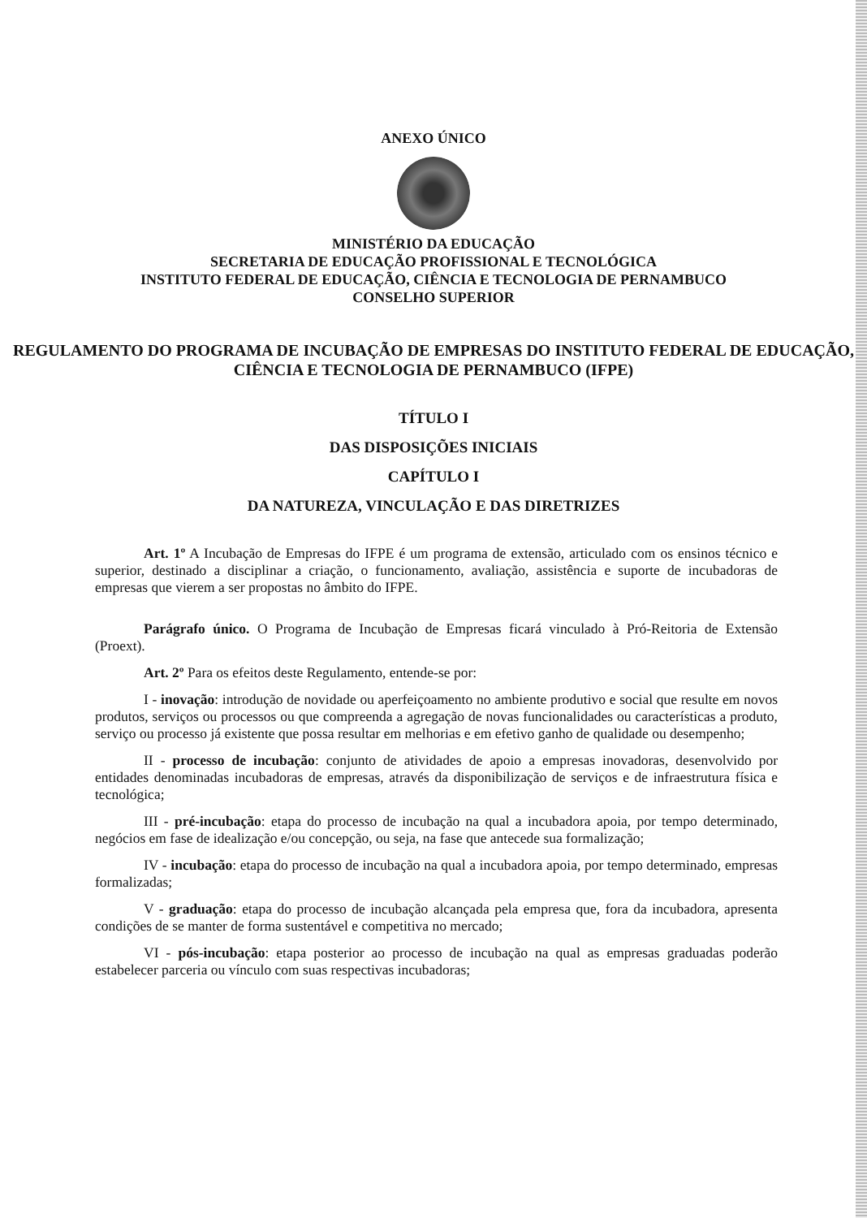ANEXO ÚNICO
MINISTÉRIO DA EDUCAÇÃO
SECRETARIA DE EDUCAÇÃO PROFISSIONAL E TECNOLÓGICA
INSTITUTO FEDERAL DE EDUCAÇÃO, CIÊNCIA E TECNOLOGIA DE PERNAMBUCO
CONSELHO SUPERIOR
REGULAMENTO DO PROGRAMA DE INCUBAÇÃO DE EMPRESAS DO INSTITUTO FEDERAL DE EDUCAÇÃO, CIÊNCIA E TECNOLOGIA DE PERNAMBUCO (IFPE)
TÍTULO I
DAS DISPOSIÇÕES INICIAIS
CAPÍTULO I
DA NATUREZA, VINCULAÇÃO E DAS DIRETRIZES
Art. 1º A Incubação de Empresas do IFPE é um programa de extensão, articulado com os ensinos técnico e superior, destinado a disciplinar a criação, o funcionamento, avaliação, assistência e suporte de incubadoras de empresas que vierem a ser propostas no âmbito do IFPE.
Parágrafo único. O Programa de Incubação de Empresas ficará vinculado à Pró-Reitoria de Extensão (Proext).
Art. 2º Para os efeitos deste Regulamento, entende-se por:
I - inovação: introdução de novidade ou aperfeiçoamento no ambiente produtivo e social que resulte em novos produtos, serviços ou processos ou que compreenda a agregação de novas funcionalidades ou características a produto, serviço ou processo já existente que possa resultar em melhorias e em efetivo ganho de qualidade ou desempenho;
II - processo de incubação: conjunto de atividades de apoio a empresas inovadoras, desenvolvido por entidades denominadas incubadoras de empresas, através da disponibilização de serviços e de infraestrutura física e tecnológica;
III - pré-incubação: etapa do processo de incubação na qual a incubadora apoia, por tempo determinado, negócios em fase de idealização e/ou concepção, ou seja, na fase que antecede sua formalização;
IV - incubação: etapa do processo de incubação na qual a incubadora apoia, por tempo determinado, empresas formalizadas;
V - graduação: etapa do processo de incubação alcançada pela empresa que, fora da incubadora, apresenta condições de se manter de forma sustentável e competitiva no mercado;
VI - pós-incubação: etapa posterior ao processo de incubação na qual as empresas graduadas poderão estabelecer parceria ou vínculo com suas respectivas incubadoras;